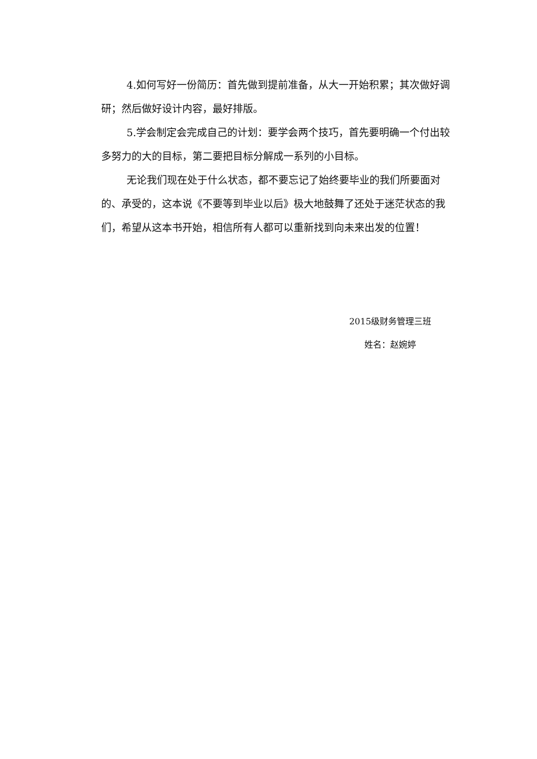4.如何写好一份简历：首先做到提前准备，从大一开始积累；其次做好调研；然后做好设计内容，最好排版。
5.学会制定会完成自己的计划：要学会两个技巧，首先要明确一个付出较多努力的大的目标，第二要把目标分解成一系列的小目标。
无论我们现在处于什么状态，都不要忘记了始终要毕业的我们所要面对的、承受的，这本说《不要等到毕业以后》极大地鼓舞了还处于迷茫状态的我们，希望从这本书开始，相信所有人都可以重新找到向未来出发的位置！
2015级财务管理三班
姓名：赵婉婷